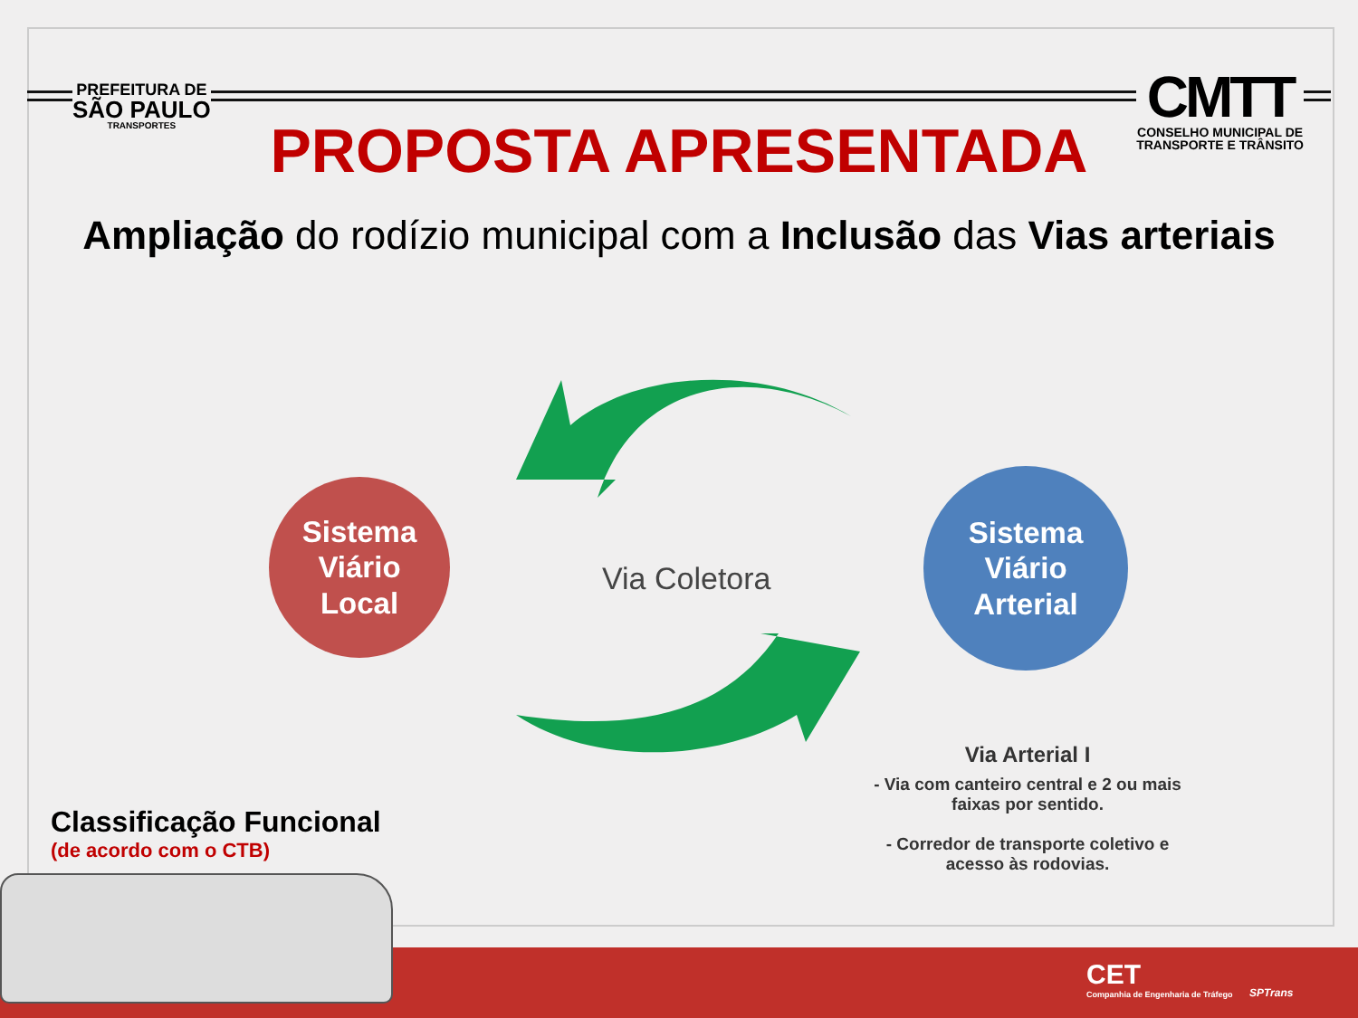PREFEITURA DE
SÃO PAULO
TRANSPORTES
CMTT
CONSELHO MUNICIPAL DE
TRANSPORTE E TRÂNSITO
PROPOSTA APRESENTADA
Ampliação do rodízio municipal com a Inclusão das Vias arteriais
Sistema
Viário
Local
Sistema
Viário
Arterial
Via Coletora
Via Arterial I
- Via com canteiro central e 2 ou mais faixas por sentido.
- Corredor de transporte coletivo e acesso às rodovias.
Classificação Funcional
(de acordo com o CTB)
CET
Companhia de Engenharia de Tráfego
SPTrans